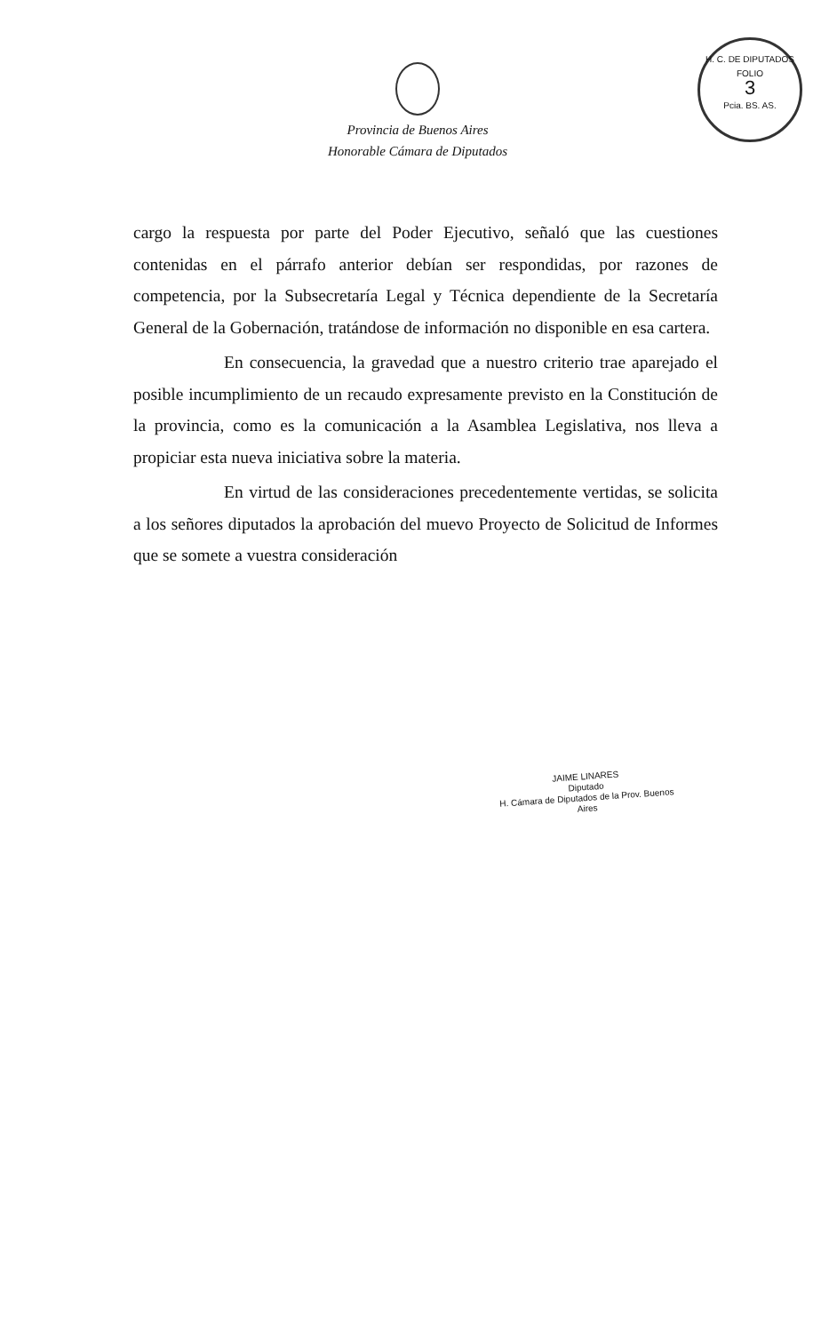Provincia de Buenos Aires
Honorable Cámara de Diputados
H. C. DE DIPUTADOS
FOLIO
3
Pcia. BS. AS.
cargo la respuesta por parte del Poder Ejecutivo, señaló que las cuestiones contenidas en el párrafo anterior debían ser respondidas, por razones de competencia, por la Subsecretaría Legal y Técnica dependiente de la Secretaría General de la Gobernación, tratándose de información no disponible en esa cartera.
En consecuencia, la gravedad que a nuestro criterio trae aparejado el posible incumplimiento de un recaudo expresamente previsto en la Constitución de la provincia, como es la comunicación a la Asamblea Legislativa, nos lleva a propiciar esta nueva iniciativa sobre la materia.
En virtud de las consideraciones precedentemente vertidas, se solicita a los señores diputados la aprobación del muevo Proyecto de Solicitud de Informes que se somete a vuestra consideración
JAIME LINARES
Diputado
H. Cámara de Diputados de la Prov. Buenos Aires